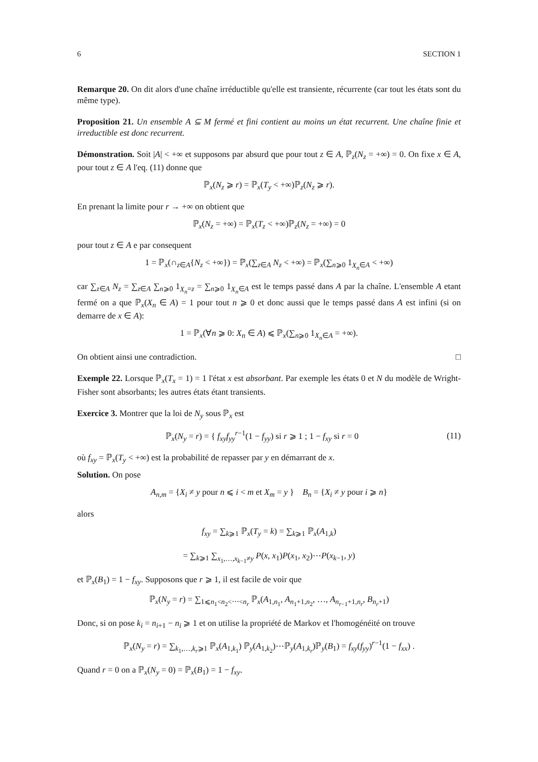6 SECTION 1
Remarque 20. On dit alors d'une chaîne irréductible qu'elle est transiente, récurrente (car tout les états sont du même type).
Proposition 21. Un ensemble A ⊆ M fermé et fini contient au moins un état recurrent. Une chaîne finie et irreductible est donc recurrent.
Démonstration. Soit |A| < +∞ et supposons par absurd que pour tout z ∈ A, ℙ<sub>z</sub>(N<sub>z</sub> = +∞) = 0. On fixe x ∈ A, pour tout z ∈ A l'eq. (11) donne que
ℙ<sub>x</sub>(N<sub>z</sub> ⩾ r) = ℙ<sub>x</sub>(T<sub>y</sub> < +∞)ℙ<sub>z</sub>(N<sub>z</sub> ⩾ r).
En prenant la limite pour r → +∞ on obtient que
ℙ<sub>x</sub>(N<sub>z</sub> = +∞) = ℙ<sub>x</sub>(T<sub>z</sub> < +∞)ℙ<sub>z</sub>(N<sub>z</sub> = +∞) = 0
pour tout z ∈ A e par consequent
1 = ℙ<sub>x</sub>(∩<sub>z∈A</sub>{N<sub>z</sub> < +∞}) = ℙ<sub>x</sub>(∑<sub>z∈A</sub> N<sub>z</sub> < +∞) = ℙ<sub>x</sub>(∑<sub>n⩾0</sub> 1<sub>X<sub>n</sub>∈A</sub> < +∞)
car ∑<sub>z∈A</sub> N<sub>z</sub> = ∑<sub>z∈A</sub> ∑<sub>n⩾0</sub> 1<sub>X<sub>n</sub>=z</sub> = ∑<sub>n⩾0</sub> 1<sub>X<sub>n</sub>∈A</sub> est le temps passé dans A par la chaîne. L'ensemble A etant fermé on a que ℙ<sub>x</sub>(X<sub>n</sub> ∈ A) = 1 pour tout n ⩾ 0 et donc aussi que le temps passé dans A est infini (si on demarre de x ∈ A):
1 = ℙ<sub>x</sub>(∀n ⩾ 0: X<sub>n</sub> ∈ A) ⩽ ℙ<sub>x</sub>(∑<sub>n⩾0</sub> 1<sub>X<sub>n</sub>∈A</sub> = +∞).
On obtient ainsi une contradiction. □
Exemple 22. Lorsque ℙ<sub>x</sub>(T<sub>x</sub> = 1) = 1 l'état x est absorbant. Par exemple les états 0 et N du modèle de Wright-Fisher sont absorbants; les autres états étant transients.
Exercice 3. Montrer que la loi de N<sub>y</sub> sous ℙ<sub>x</sub> est
ℙ<sub>x</sub>(N<sub>y</sub> = r) = { f<sub>xy</sub>f<sub>yy</sub><sup>r−1</sup>(1 − f<sub>yy</sub>) si r ⩾ 1 ; 1 − f<sub>xy</sub> si r = 0 (11)
où f<sub>xy</sub> = ℙ<sub>x</sub>(T<sub>y</sub> < +∞) est la probabilité de repasser par y en démarrant de x.
Solution. On pose
A<sub>n,m</sub> = {X<sub>i</sub> ≠ y pour n ⩽ i < m et X<sub>m</sub> = y } B<sub>n</sub> = {X<sub>i</sub> ≠ y pour i ⩾ n}
alors
f<sub>xy</sub> = ∑<sub>k⩾1</sub> ℙ<sub>x</sub>(T<sub>y</sub> = k) = ∑<sub>k⩾1</sub> ℙ<sub>x</sub>(A<sub>1,k</sub>)
= ∑<sub>k⩾1</sub> ∑<sub>x<sub>1</sub>,…,x<sub>k−1</sub>≠y</sub> P(x, x<sub>1</sub>)P(x<sub>1</sub>, x<sub>2</sub>)⋯P(x<sub>k−1</sub>, y)
et ℙ<sub>x</sub>(B<sub>1</sub>) = 1 − f<sub>xy</sub>. Supposons que r ⩾ 1, il est facile de voir que
ℙ<sub>x</sub>(N<sub>y</sub> = r) = ∑<sub>1⩽n<sub>1</sub><n<sub>2</sub><⋯<n<sub>r</sub></sub> ℙ<sub>x</sub>(A<sub>1,n<sub>1</sub></sub>, A<sub>n<sub>1</sub>+1,n<sub>2</sub></sub>, …, A<sub>n<sub>r−1</sub>+1,n<sub>r</sub></sub>, B<sub>n<sub>r</sub>+1</sub>)
Donc, si on pose k<sub>i</sub> = n<sub>i+1</sub> − n<sub>i</sub> ⩾ 1 et on utilise la propriété de Markov et l'homogénéité on trouve
ℙ<sub>x</sub>(N<sub>y</sub> = r) = ∑<sub>k<sub>1</sub>,…,k<sub>r</sub>⩾1</sub> ℙ<sub>x</sub>(A<sub>1,k<sub>1</sub></sub>) ℙ<sub>y</sub>(A<sub>1,k<sub>2</sub></sub>)⋯ℙ<sub>y</sub>(A<sub>1,k<sub>r</sub></sub>)ℙ<sub>y</sub>(B<sub>1</sub>) = f<sub>xy</sub>(f<sub>yy</sub>)<sup>r−1</sup>(1 − f<sub>xx</sub>) .
Quand r = 0 on a ℙ<sub>x</sub>(N<sub>y</sub> = 0) = ℙ<sub>x</sub>(B<sub>1</sub>) = 1 − f<sub>xy</sub>.